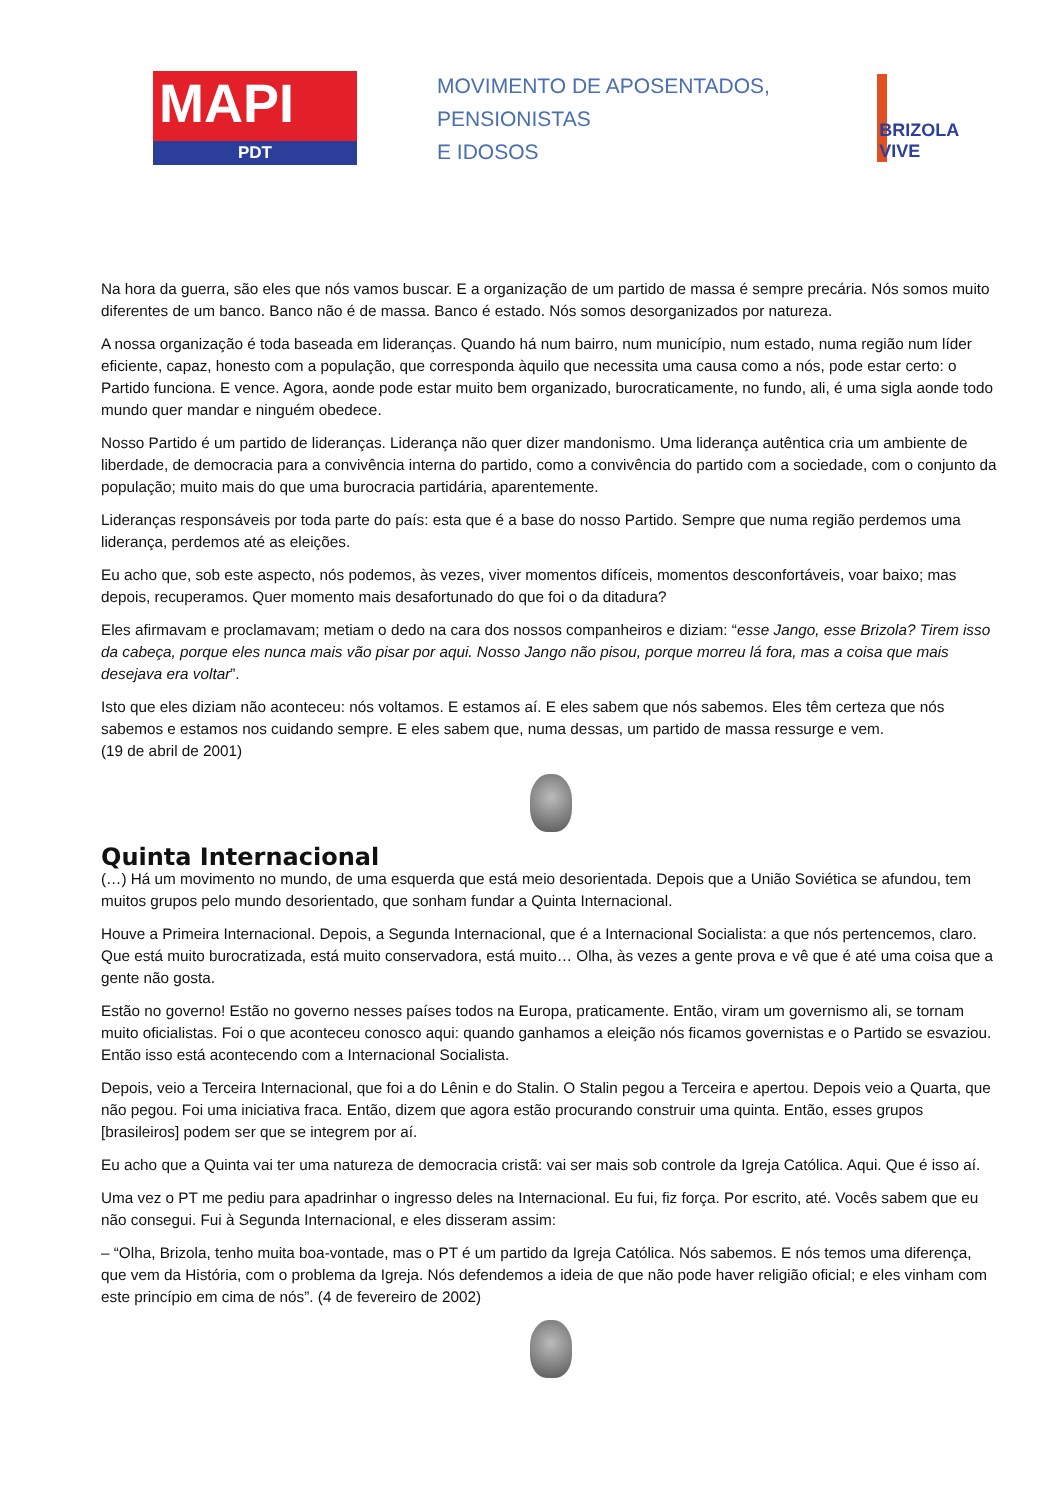MAPI
PDT
MOVIMENTO DE APOSENTADOS,
PENSIONISTAS
E IDOSOS
BRIZOLA VIVE
Na hora da guerra, são eles que nós vamos buscar. E a organização de um partido de massa é sempre precária. Nós somos muito diferentes de um banco. Banco não é de massa. Banco é estado. Nós somos desorganizados por natureza.
A nossa organização é toda baseada em lideranças. Quando há num bairro, num município, num estado, numa região num líder eficiente, capaz, honesto com a população, que corresponda àquilo que necessita uma causa como a nós, pode estar certo: o Partido funciona. E vence. Agora, aonde pode estar muito bem organizado, burocraticamente, no fundo, ali, é uma sigla aonde todo mundo quer mandar e ninguém obedece.
Nosso Partido é um partido de lideranças. Liderança não quer dizer mandonismo. Uma liderança autêntica cria um ambiente de liberdade, de democracia para a convivência interna do partido, como a convivência do partido com a sociedade, com o conjunto da população; muito mais do que uma burocracia partidária, aparentemente.
Lideranças responsáveis por toda parte do país: esta que é a base do nosso Partido. Sempre que numa região perdemos uma liderança, perdemos até as eleições.
Eu acho que, sob este aspecto, nós podemos, às vezes, viver momentos difíceis, momentos desconfortáveis, voar baixo; mas depois, recuperamos. Quer momento mais desafortunado do que foi o da ditadura?
Eles afirmavam e proclamavam; metiam o dedo na cara dos nossos companheiros e diziam: “esse Jango, esse Brizola? Tirem isso da cabeça, porque eles nunca mais vão pisar por aqui. Nosso Jango não pisou, porque morreu lá fora, mas a coisa que mais desejava era voltar”.
Isto que eles diziam não aconteceu: nós voltamos. E estamos aí. E eles sabem que nós sabemos. Eles têm certeza que nós sabemos e estamos nos cuidando sempre. E eles sabem que, numa dessas, um partido de massa ressurge e vem.
(19 de abril de 2001)
Quinta Internacional
(…) Há um movimento no mundo, de uma esquerda que está meio desorientada. Depois que a União Soviética se afundou, tem muitos grupos pelo mundo desorientado, que sonham fundar a Quinta Internacional.
Houve a Primeira Internacional. Depois, a Segunda Internacional, que é a Internacional Socialista: a que nós pertencemos, claro. Que está muito burocratizada, está muito conservadora, está muito… Olha, às vezes a gente prova e vê que é até uma coisa que a gente não gosta.
Estão no governo! Estão no governo nesses países todos na Europa, praticamente. Então, viram um governismo ali, se tornam muito oficialistas. Foi o que aconteceu conosco aqui: quando ganhamos a eleição nós ficamos governistas e o Partido se esvaziou. Então isso está acontecendo com a Internacional Socialista.
Depois, veio a Terceira Internacional, que foi a do Lênin e do Stalin. O Stalin pegou a Terceira e apertou. Depois veio a Quarta, que não pegou. Foi uma iniciativa fraca. Então, dizem que agora estão procurando construir uma quinta. Então, esses grupos [brasileiros] podem ser que se integrem por aí.
Eu acho que a Quinta vai ter uma natureza de democracia cristã: vai ser mais sob controle da Igreja Católica. Aqui. Que é isso aí.
Uma vez o PT me pediu para apadrinhar o ingresso deles na Internacional. Eu fui, fiz força. Por escrito, até. Vocês sabem que eu não consegui. Fui à Segunda Internacional, e eles disseram assim:
– “Olha, Brizola, tenho muita boa-vontade, mas o PT é um partido da Igreja Católica. Nós sabemos. E nós temos uma diferença, que vem da História, com o problema da Igreja. Nós defendemos a ideia de que não pode haver religião oficial; e eles vinham com este princípio em cima de nós”. (4 de fevereiro de 2002)